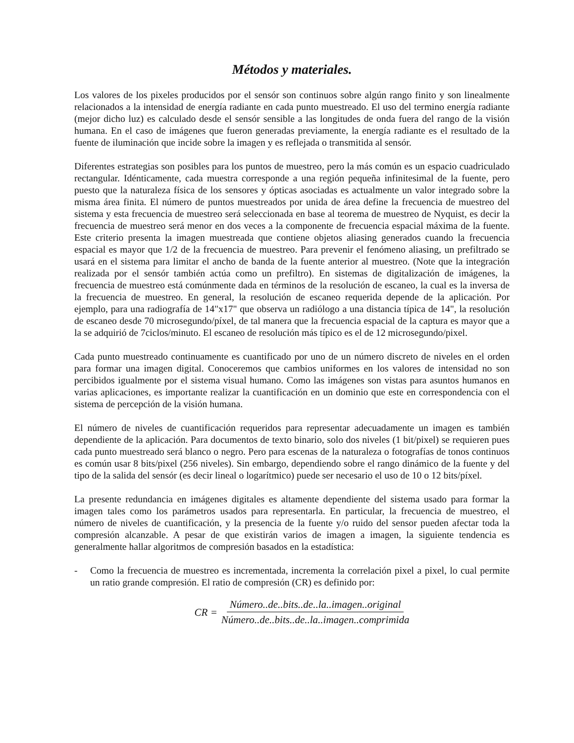Métodos y materiales.
Los valores de los pixeles producidos por el sensór son continuos sobre algún rango finito y son linealmente relacionados a la intensidad de energía radiante en cada punto muestreado. El uso del termino energía radiante (mejor dicho luz) es calculado desde el sensór sensible a las longitudes de onda fuera del rango de la visión humana. En el caso de imágenes que fueron generadas previamente, la energía radiante es el resultado de la fuente de iluminación que incide sobre la imagen y es reflejada o transmitida al sensór.
Diferentes estrategias son posibles para los puntos de muestreo, pero la más común es un espacio cuadriculado rectangular. Idénticamente, cada muestra corresponde a una región pequeña infinitesimal de la fuente, pero puesto que la naturaleza física de los sensores y ópticas asociadas es actualmente un valor integrado sobre la misma área finita. El número de puntos muestreados por unida de área define la frecuencia de muestreo del sistema y esta frecuencia de muestreo será seleccionada en base al teorema de muestreo de Nyquist, es decir la frecuencia de muestreo será menor en dos veces a la componente de frecuencia espacial máxima de la fuente. Este criterio presenta la imagen muestreada que contiene objetos aliasing generados cuando la frecuencia espacial es mayor que 1/2 de la frecuencia de muestreo. Para prevenir el fenómeno aliasing, un prefiltrado se usará en el sistema para limitar el ancho de banda de la fuente anterior al muestreo. (Note que la integración realizada por el sensór también actúa como un prefiltro). En sistemas de digitalización de imágenes, la frecuencia de muestreo está comúnmente dada en términos de la resolución de escaneo, la cual es la inversa de la frecuencia de muestreo. En general, la resolución de escaneo requerida depende de la aplicación. Por ejemplo, para una radiografía de 14"x17" que observa un radiólogo a una distancia típica de 14", la resolución de escaneo desde 70 microsegundo/píxel, de tal manera que la frecuencia espacial de la captura es mayor que a la se adquirió de 7ciclos/minuto. El escaneo de resolución más típico es el de 12 microsegundo/pixel.
Cada punto muestreado continuamente es cuantificado por uno de un número discreto de niveles en el orden para formar una imagen digital. Conoceremos que cambios uniformes en los valores de intensidad no son percibidos igualmente por el sistema visual humano. Como las imágenes son vistas para asuntos humanos en varias aplicaciones, es importante realizar la cuantificación en un dominio que este en correspondencia con el sistema de percepción de la visión humana.
El número de niveles de cuantificación requeridos para representar adecuadamente un imagen es también dependiente de la aplicación. Para documentos de texto binario, solo dos niveles (1 bit/pixel) se requieren pues cada punto muestreado será blanco o negro. Pero para escenas de la naturaleza o fotografías de tonos continuos es común usar 8 bits/pixel (256 niveles). Sin embargo, dependiendo sobre el rango dinámico de la fuente y del tipo de la salida del sensór (es decir lineal o logarítmico) puede ser necesario el uso de 10 o 12 bits/píxel.
La presente redundancia en imágenes digitales es altamente dependiente del sistema usado para formar la imagen tales como los parámetros usados para representarla. En particular, la frecuencia de muestreo, el número de niveles de cuantificación, y la presencia de la fuente y/o ruido del sensor pueden afectar toda la compresión alcanzable. A pesar de que existirán varios de imagen a imagen, la siguiente tendencia es generalmente hallar algoritmos de compresión basados en la estadística:
- Como la frecuencia de muestreo es incrementada, incrementa la correlación pixel a pixel, lo cual permite un ratio grande compresión. El ratio de compresión (CR) es definido por:
CR = Número..de..bits..de..la..imagen..original Número..de..bits..de..la..imagen..comprimida